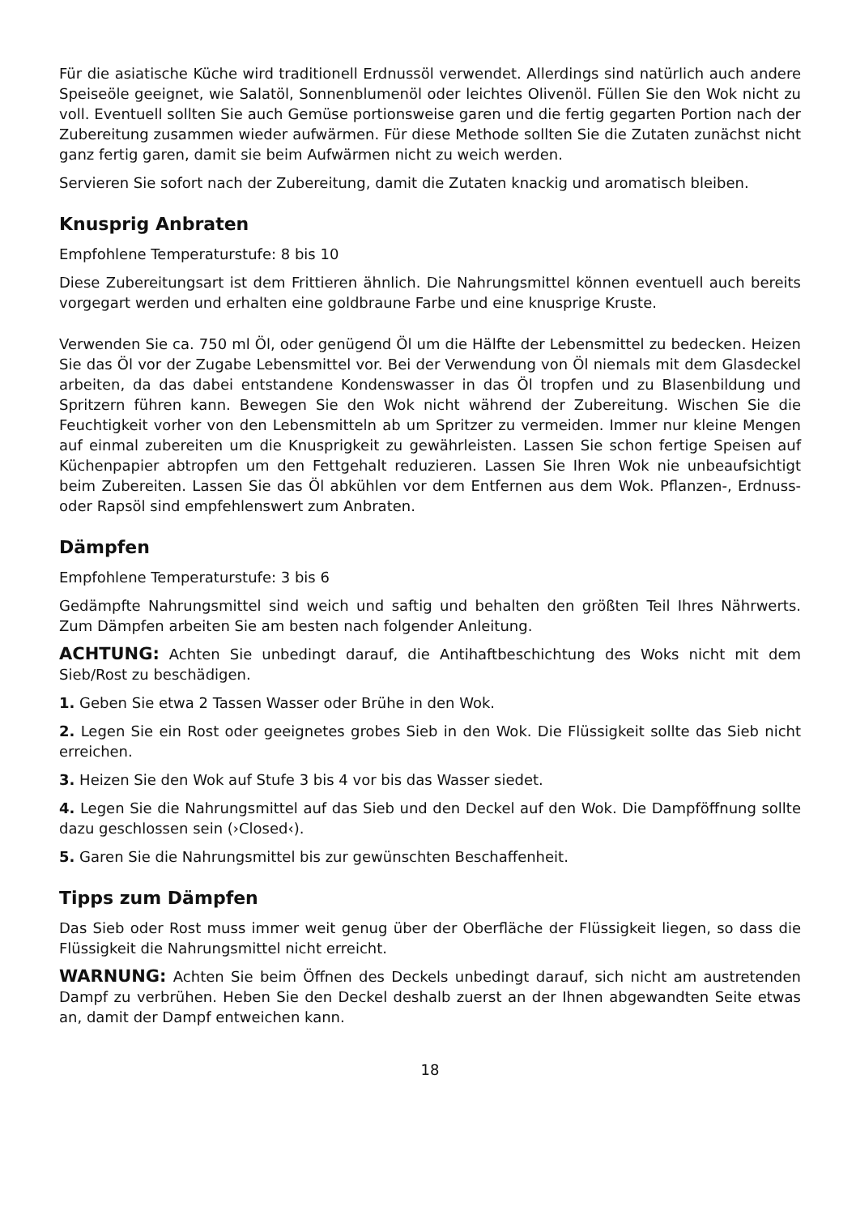Für die asiatische Küche wird traditionell Erdnussöl verwendet. Allerdings sind natürlich auch andere Speiseöle geeignet, wie Salatöl, Sonnenblumenöl oder leichtes Olivenöl. Füllen Sie den Wok nicht zu voll. Eventuell sollten Sie auch Gemüse portionsweise garen und die fertig gegarten Portion nach der Zubereitung zusammen wieder aufwärmen. Für diese Methode sollten Sie die Zutaten zunächst nicht ganz fertig garen, damit sie beim Aufwärmen nicht zu weich werden.
Servieren Sie sofort nach der Zubereitung, damit die Zutaten knackig und aromatisch bleiben.
Knusprig Anbraten
Empfohlene Temperaturstufe: 8 bis 10
Diese Zubereitungsart ist dem Frittieren ähnlich. Die Nahrungsmittel können eventuell auch bereits vorgegart werden und erhalten eine goldbraune Farbe und eine knusprige Kruste.
Verwenden Sie ca. 750 ml Öl, oder genügend Öl um die Hälfte der Lebensmittel zu bedecken. Heizen Sie das Öl vor der Zugabe Lebensmittel vor. Bei der Verwendung von Öl niemals mit dem Glasdeckel arbeiten, da das dabei entstandene Kondenswasser in das Öl tropfen und zu Blasenbildung und Spritzern führen kann. Bewegen Sie den Wok nicht während der Zubereitung. Wischen Sie die Feuchtigkeit vorher von den Lebensmitteln ab um Spritzer zu vermeiden. Immer nur kleine Mengen auf einmal zubereiten um die Knusprigkeit zu gewährleisten. Lassen Sie schon fertige Speisen auf Küchenpapier abtropfen um den Fettgehalt reduzieren. Lassen Sie Ihren Wok nie unbeaufsichtigt beim Zubereiten. Lassen Sie das Öl abkühlen vor dem Entfernen aus dem Wok. Pflanzen-, Erdnuss- oder Rapsöl sind empfehlenswert zum Anbraten.
Dämpfen
Empfohlene Temperaturstufe: 3 bis 6
Gedämpfte Nahrungsmittel sind weich und saftig und behalten den größten Teil Ihres Nährwerts. Zum Dämpfen arbeiten Sie am besten nach folgender Anleitung.
ACHTUNG: Achten Sie unbedingt darauf, die Antihaftbeschichtung des Woks nicht mit dem Sieb/Rost zu beschädigen.
1. Geben Sie etwa 2 Tassen Wasser oder Brühe in den Wok.
2. Legen Sie ein Rost oder geeignetes grobes Sieb in den Wok. Die Flüssigkeit sollte das Sieb nicht erreichen.
3. Heizen Sie den Wok auf Stufe 3 bis 4 vor bis das Wasser siedet.
4. Legen Sie die Nahrungsmittel auf das Sieb und den Deckel auf den Wok. Die Dampföffnung sollte dazu geschlossen sein (›Closed‹).
5. Garen Sie die Nahrungsmittel bis zur gewünschten Beschaffenheit.
Tipps zum Dämpfen
Das Sieb oder Rost muss immer weit genug über der Oberfläche der Flüssigkeit liegen, so dass die Flüssigkeit die Nahrungsmittel nicht erreicht.
WARNUNG: Achten Sie beim Öffnen des Deckels unbedingt darauf, sich nicht am austretenden Dampf zu verbrühen. Heben Sie den Deckel deshalb zuerst an der Ihnen abgewandten Seite etwas an, damit der Dampf entweichen kann.
18